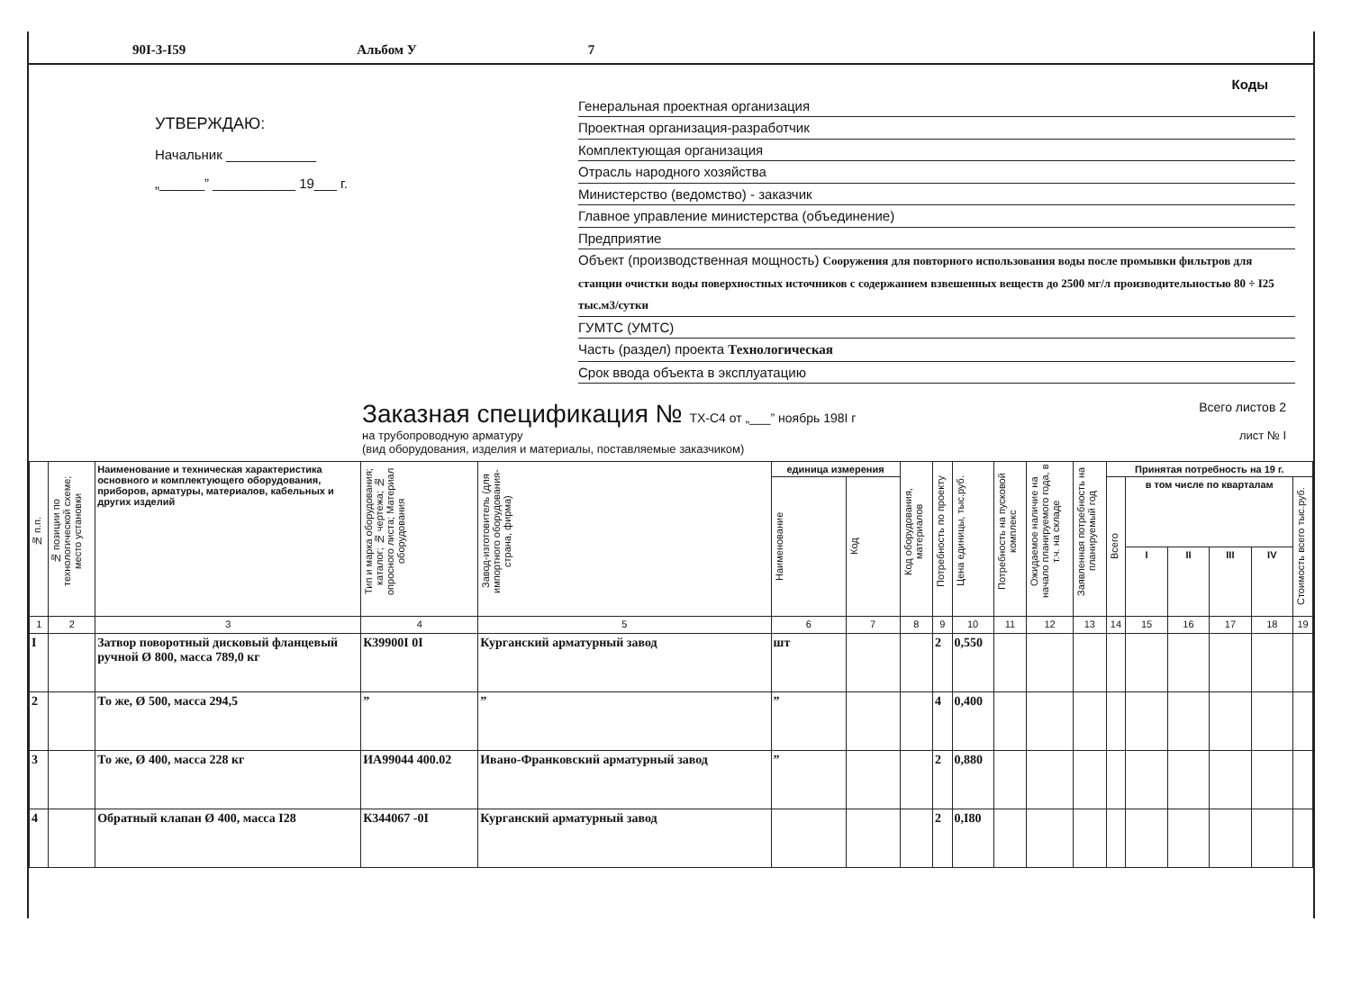90I-3-I59 Альбом У 7
УТВЕРЖДАЮ:
Начальник ____________
„______” ___________ 19___ г.
Коды
Генеральная проектная организация
Проектная организация-разработчик
Комплектующая организация
Отрасль народного хозяйства
Министерство (ведомство) - заказчик
Главное управление министерства (объединение)
Предприятие
Объект (производственная мощность) Сооружения для повторного использования воды после промывки фильтров для станции очистки воды поверхностных источников с содержанием взвешенных веществ до 2500 мг/л производительностью 80 ÷ I25 тыс.м3/сутки
ГУМТС (УМТС)
Часть (раздел) проекта Технологическая
Срок ввода объекта в эксплуатацию
Заказная спецификация № ТХ-С4 от „___” ноябрь 198I г Всего листов 2
на трубопроводную арматуру
(вид оборудования, изделия и материалы, поставляемые заказчиком) лист № I
| № п.п. | № позиции по технологической схеме; место установки | Наименование и техническая характеристика основного и комплектующего оборудования, приборов, арматуры, материалов, кабельных и других изделий | Тип и марка оборудования; каталог; № чертежа; № опросного листа; Материал оборудования | Завод-изготовитель (для импортного оборудования-страна, фирма) | единица измерения | | Код оборудования, материалов | Потребность по проекту | Цена единицы, тыс.руб. | Потребность на пусковой комплекс | Ожидаемое наличие на начало планируемого года, в т.ч. на складе | Заявленная потребность на планируемый год | Принятая потребность на 19 г. | | | | | |
| --- | --- | --- | --- | --- | --- | --- | --- | --- | --- | --- | --- | --- | --- | --- | --- | --- | --- | --- |
| | | | | | Наименование | Код | | | | | | | Всего | в том числе по кварталам | | | | Стоимость всего тыс.руб. |
| | | | | | | | | | | | | | | I | II | III | IV | |
| 1 | 2 | 3 | 4 | 5 | 6 | 7 | 8 | 9 | 10 | 11 | 12 | 13 | 14 | 15 | 16 | 17 | 18 | 19 |
| I | | Затвор поворотный дисковый фланцевый ручной Ø 800, масса 789,0 кг | К39900I 0I | Курганский арматурный завод | шт | | | 2 | 0,550 | | | | | | | | | |
| 2 | | То же, Ø 500, масса 294,5 | ” | ” | ” | | | 4 | 0,400 | | | | | | | | | |
| 3 | | То же, Ø 400, масса 228 кг | ИА99044 400.02 | Ивано-Франковский арматурный завод | ” | | | 2 | 0,880 | | | | | | | | | |
| 4 | | Обратный клапан Ø 400, масса I28 | К344067 -0I | Курганский арматурный завод | | | | 2 | 0,I80 | | | | | | | | | |